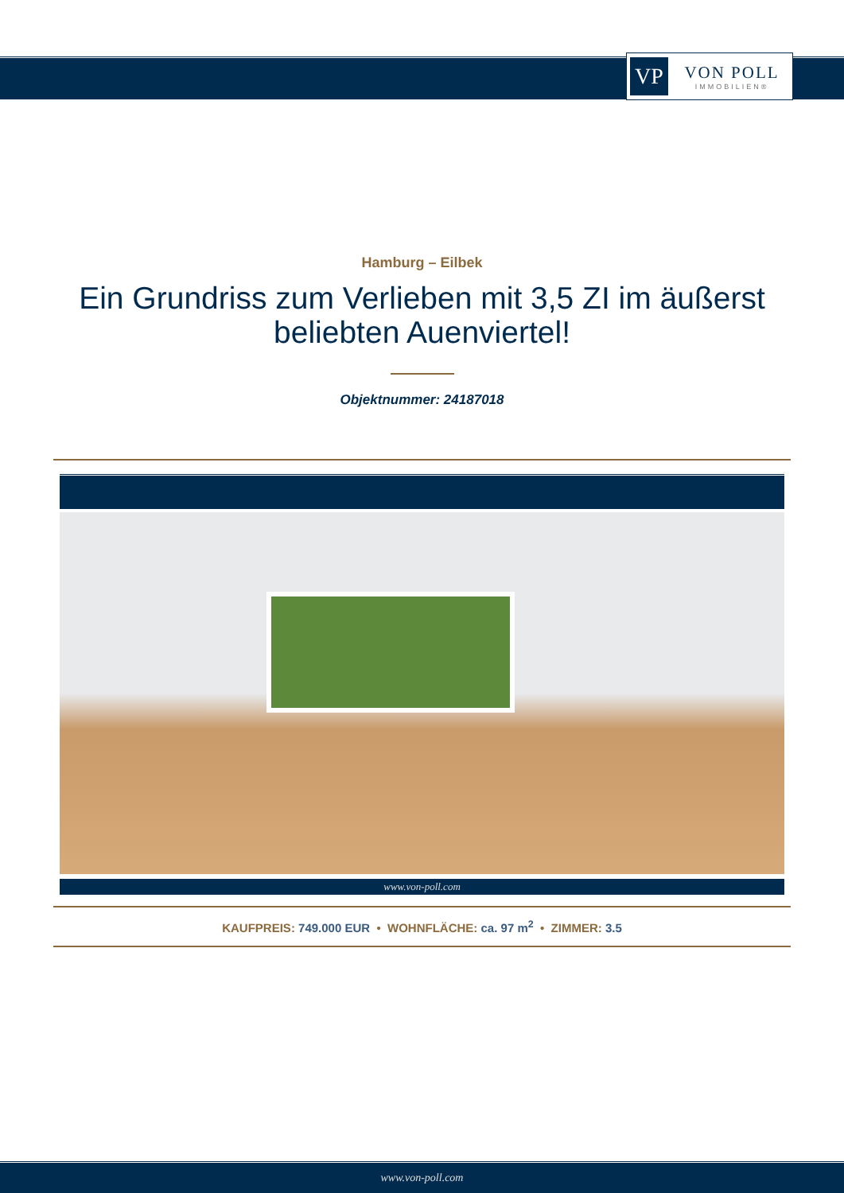VP
VON POLL
IMMOBILIEN®
Hamburg – Eilbek
Ein Grundriss zum Verlieben mit 3,5 ZI im äußerst beliebten Auenviertel!
Objektnummer: 24187018
www.von-poll.com
KAUFPREIS: 749.000 EUR • WOHNFLÄCHE: ca. 97 m<sup>2</sup> • ZIMMER: 3.5
www.von-poll.com